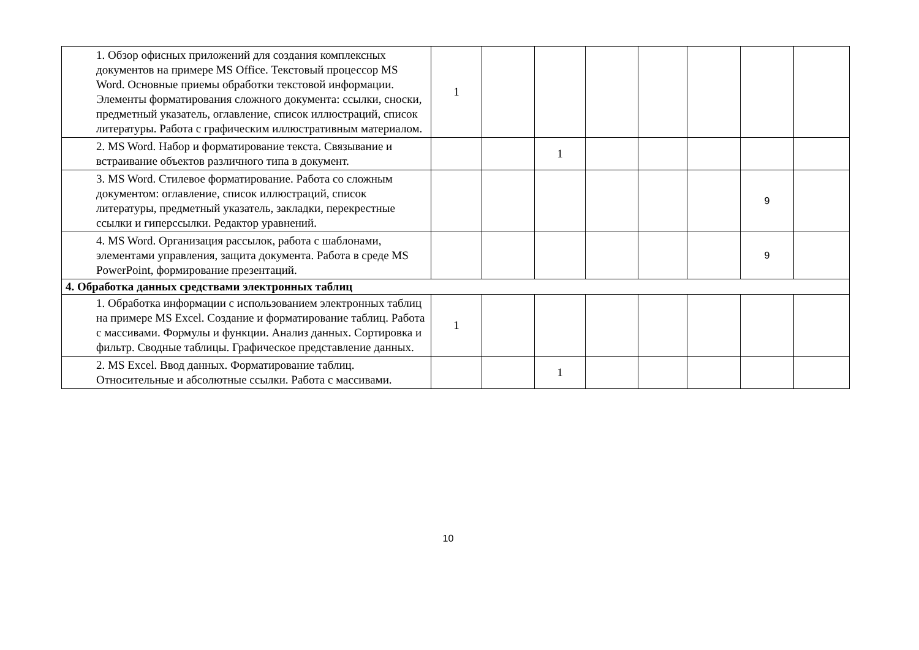| | 1. Обзор офисных приложений для создания комплексных документов на примере MS Office. Текстовый процессор MS Word. Основные приемы обработки текстовой информации. Элементы форматирования сложного документа: ссылки, сноски, предметный указатель, оглавление, список иллюстраций, список литературы. Работа с графическим иллюстративным материалом. | 1 | | | | | | | |
| | 2. MS Word. Набор и форматирование текста. Связывание и встраивание объектов различного типа в документ. | | | 1 | | | | | |
| | 3. MS Word. Стилевое форматирование. Работа со сложным документом: оглавление, список иллюстраций, список литературы, предметный указатель, закладки, перекрестные ссылки и гиперссылки. Редактор уравнений. | | | | | | | 9 | |
| | 4. MS Word. Организация рассылок, работа с шаблонами, элементами управления, защита документа. Работа в среде MS PowerPoint, формирование презентаций. | | | | | | | 9 | |
| 4. Обработка данных средствами электронных таблиц | | | | | | | | | |
| | 1. Обработка информации с использованием электронных таблиц на примере MS Excel. Создание и форматирование таблиц. Работа с массивами. Формулы и функции. Анализ данных. Сортировка и фильтр. Сводные таблицы. Графическое представление данных. | 1 | | | | | | | |
| | 2. MS Excel. Ввод данных. Форматирование таблиц. Относительные и абсолютные ссылки. Работа с массивами. | | | 1 | | | | | |
10